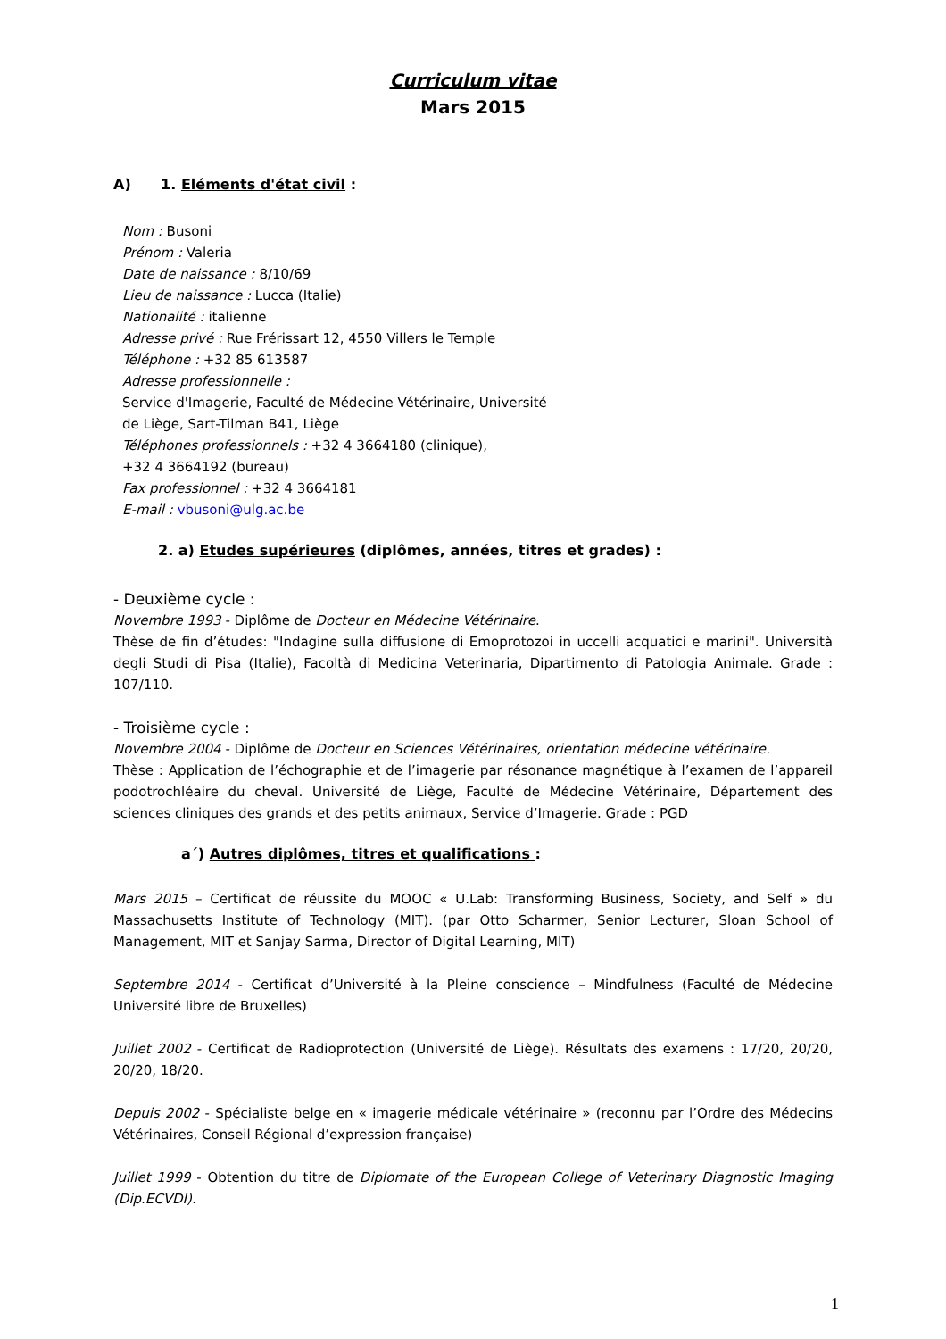Curriculum vitae
Mars 2015
A) 1. Eléments d'état civil :
Nom : Busoni
Prénom : Valeria
Date de naissance : 8/10/69
Lieu de naissance : Lucca (Italie)
Nationalité : italienne
Adresse privé : Rue Frérissart 12, 4550 Villers le Temple
Téléphone : +32 85 613587
Adresse professionnelle :
Service d'Imagerie, Faculté de Médecine Vétérinaire, Université
de Liège, Sart-Tilman B41, Liège
Téléphones professionnels : +32 4 3664180 (clinique),
+32 4 3664192 (bureau)
Fax professionnel : +32 4 3664181
E-mail : vbusoni@ulg.ac.be
2. a) Etudes supérieures (diplômes, années, titres et grades) :
- Deuxième cycle :
Novembre 1993 - Diplôme de Docteur en Médecine Vétérinaire.
Thèse de fin d’études: "Indagine sulla diffusione di Emoprotozoi in uccelli acquatici e marini". Università degli Studi di Pisa (Italie), Facoltà di Medicina Veterinaria, Dipartimento di Patologia Animale. Grade : 107/110.
- Troisième cycle :
Novembre 2004 - Diplôme de Docteur en Sciences Vétérinaires, orientation médecine vétérinaire.
Thèse : Application de l’échographie et de l’imagerie par résonance magnétique à l’examen de l’appareil podotrochléaire du cheval. Université de Liège, Faculté de Médecine Vétérinaire, Département des sciences cliniques des grands et des petits animaux, Service d’Imagerie. Grade : PGD
a´) Autres diplômes, titres et qualifications :
Mars 2015 – Certificat de réussite du MOOC « U.Lab: Transforming Business, Society, and Self » du Massachusetts Institute of Technology (MIT). (par Otto Scharmer, Senior Lecturer, Sloan School of Management, MIT et Sanjay Sarma, Director of Digital Learning, MIT)
Septembre 2014 - Certificat d’Université à la Pleine conscience – Mindfulness (Faculté de Médecine Université libre de Bruxelles)
Juillet 2002 - Certificat de Radioprotection (Université de Liège). Résultats des examens : 17/20, 20/20, 20/20, 18/20.
Depuis 2002 - Spécialiste belge en « imagerie médicale vétérinaire » (reconnu par l’Ordre des Médecins Vétérinaires, Conseil Régional d’expression française)
Juillet 1999 - Obtention du titre de Diplomate of the European College of Veterinary Diagnostic Imaging (Dip.ECVDI).
1